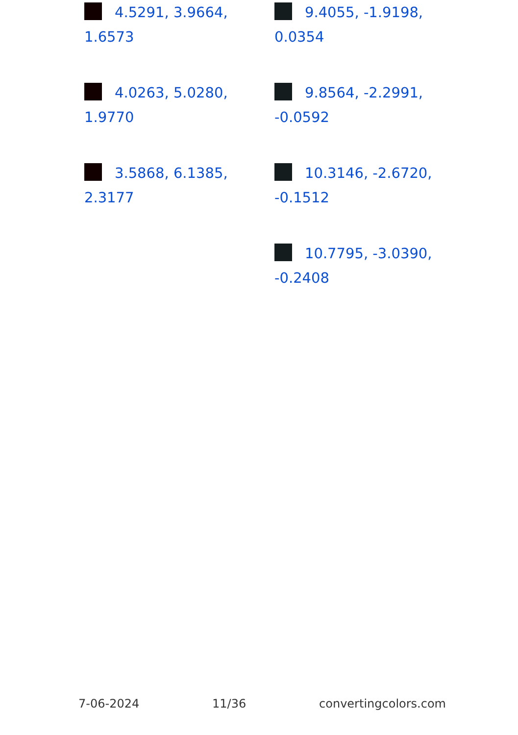4.5291, 3.9664,
1.6573
4.0263, 5.0280,
1.9770
3.5868, 6.1385,
2.3177
9.4055, -1.9198,
0.0354
9.8564, -2.2991,
-0.0592
10.3146, -2.6720,
-0.1512
10.7795, -3.0390,
-0.2408
7-06-2024 11/36 convertingcolors.com